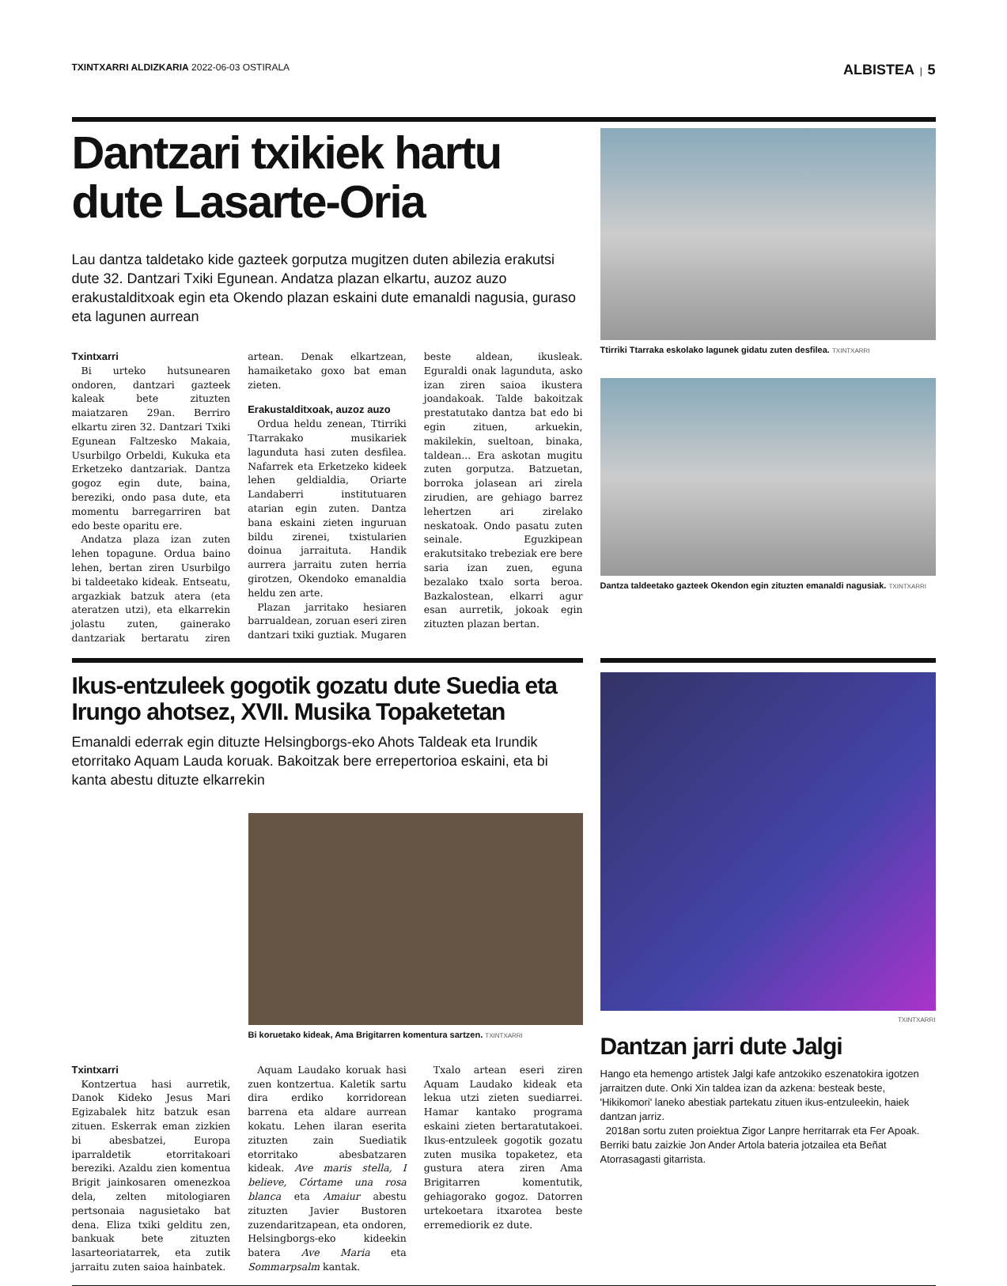TXINTXARRI ALDIZKARIA 2022-06-03 OSTIRALA ALBISTEA | 5
Dantzari txikiek hartu dute Lasarte-Oria
Lau dantza taldetako kide gazteek gorputza mugitzen duten abilezia erakutsi dute 32. Dantzari Txiki Egunean. Andatza plazan elkartu, auzoz auzo erakustalditxoak egin eta Okendo plazan eskaini dute emanaldi nagusia, guraso eta lagunen aurrean
Txintxarri
Bi urteko hutsunearen ondoren, dantzari gazteek kaleak bete zituzten maiatzaren 29an. Berriro elkartu ziren 32. Dantzari Txiki Egunean Faltzesko Makaia, Usurbilgo Orbeldi, Kukuka eta Erketzeko dantzariak. Dantza gogoz egin dute, baina, bereziki, ondo pasa dute, eta momentu barregarriren bat edo beste oparitu ere.
Andatza plaza izan zuten lehen topagune. Ordua baino lehen, bertan ziren Usurbilgo bi taldeetako kideak. Entseatu, argazkiak batzuk atera (eta ateratzen utzi), eta elkarrekin jolastu zuten, gainerako dantzariak bertaratu ziren artean. Denak elkartzean, hamaiketako goxo bat eman zieten.
Erakustalditxoak, auzoz auzo
Ordua heldu zenean, Ttirriki Ttarrakako musikariek lagunduta hasi zuten desfilea. Nafarrek eta Erketzeko kideek lehen geldialdia, Oriarte Landaberri institutuaren atarian egin zuten. Dantza bana eskaini zieten inguruan bildu zirenei, txistularien doinua jarraituta. Handik aurrera jarraitu zuten herria girotzen, Okendoko emanaldia heldu zen arte.
Plazan jarritako hesiaren barrualdean, zoruan eseri ziren dantzari txiki guztiak. Mugaren beste aldean, ikusleak. Eguraldi onak lagunduta, asko izan ziren saioa ikustera joandakoak. Talde bakoitzak prestatutako dantza bat edo bi egin zituen, arkuekin, makilekin, sueltoan, binaka, taldean... Era askotan mugitu zuten gorputza. Batzuetan, borroka jolasean ari zirela zirudien, are gehiago barrez lehertzen ari zirelako neskatoak. Ondo pasatu zuten seinale. Eguzkipean erakutsitako trebeziak ere bere saria izan zuen, eguna bezalako txalo sorta beroa. Bazkalostean, elkarri agur esan aurretik, jokoak egin zituzten plazan bertan.
Ttirriki Ttarraka eskolako lagunek gidatu zuten desfilea. TXINTXARRI
Dantza taldeetako gazteek Okendon egin zituzten emanaldi nagusiak. TXINTXARRI
Ikus-entzuleek gogotik gozatu dute Suedia eta Irungo ahotsez, XVII. Musika Topaketetan
Emanaldi ederrak egin dituzte Helsingborgs-eko Ahots Taldeak eta Irundik etorritako Aquam Lauda koruak. Bakoitzak bere errepertorioa eskaini, eta bi kanta abestu dituzte elkarrekin
Bi koruetako kideak, Ama Brigitarren komentura sartzen. TXINTXARRI
Txintxarri
Kontzertua hasi aurretik, Danok Kideko Jesus Mari Egizabalek hitz batzuk esan zituen. Eskerrak eman zizkien bi abesbatzei, Europa iparraldetik etorritakoari bereziki. Azaldu zien komentua Brigit jainkosaren omenezkoa dela, zelten mitologiaren pertsonaia nagusietako bat dena. Eliza txiki gelditu zen, bankuak bete zituzten lasarteoriatarrek, eta zutik jarraitu zuten saioa hainbatek.
Aquam Laudako koruak hasi zuen kontzertua. Kaletik sartu dira erdiko korridorean barrena eta aldare aurrean kokatu. Lehen ilaran eserita zituzten zain Suediatik etorritako abesbatzaren kideak. Ave maris stella, I believe, Córtame una rosa blanca eta Amaiur abestu zituzten Javier Bustoren zuzendaritzapean, eta ondoren, Helsingborgs-eko kideekin batera Ave Maria eta Sommarpsalm kantak.
Txalo artean eseri ziren Aquam Laudako kideak eta lekua utzi zieten suediarrei. Hamar kantako programa eskaini zieten bertaratutakoei. Ikus-entzuleek gogotik gozatu zuten musika topaketez, eta gustura atera ziren Ama Brigitarren komentutik, gehiagorako gogoz. Datorren urtekoetara itxarotea beste erremediorik ez dute.
TXINTXARRI
Dantzan jarri dute Jalgi
Hango eta hemengo artistek Jalgi kafe antzokiko eszenatokira igotzen jarraitzen dute. Onki Xin taldea izan da azkena: besteak beste, 'Hikikomori' laneko abestiak partekatu zituen ikus-entzuleekin, haiek dantzan jarriz.
2018an sortu zuten proiektua Zigor Lanpre herritarrak eta Fer Apoak. Berriki batu zaizkie Jon Ander Artola bateria jotzailea eta Beñat Atorrasagasti gitarrista.